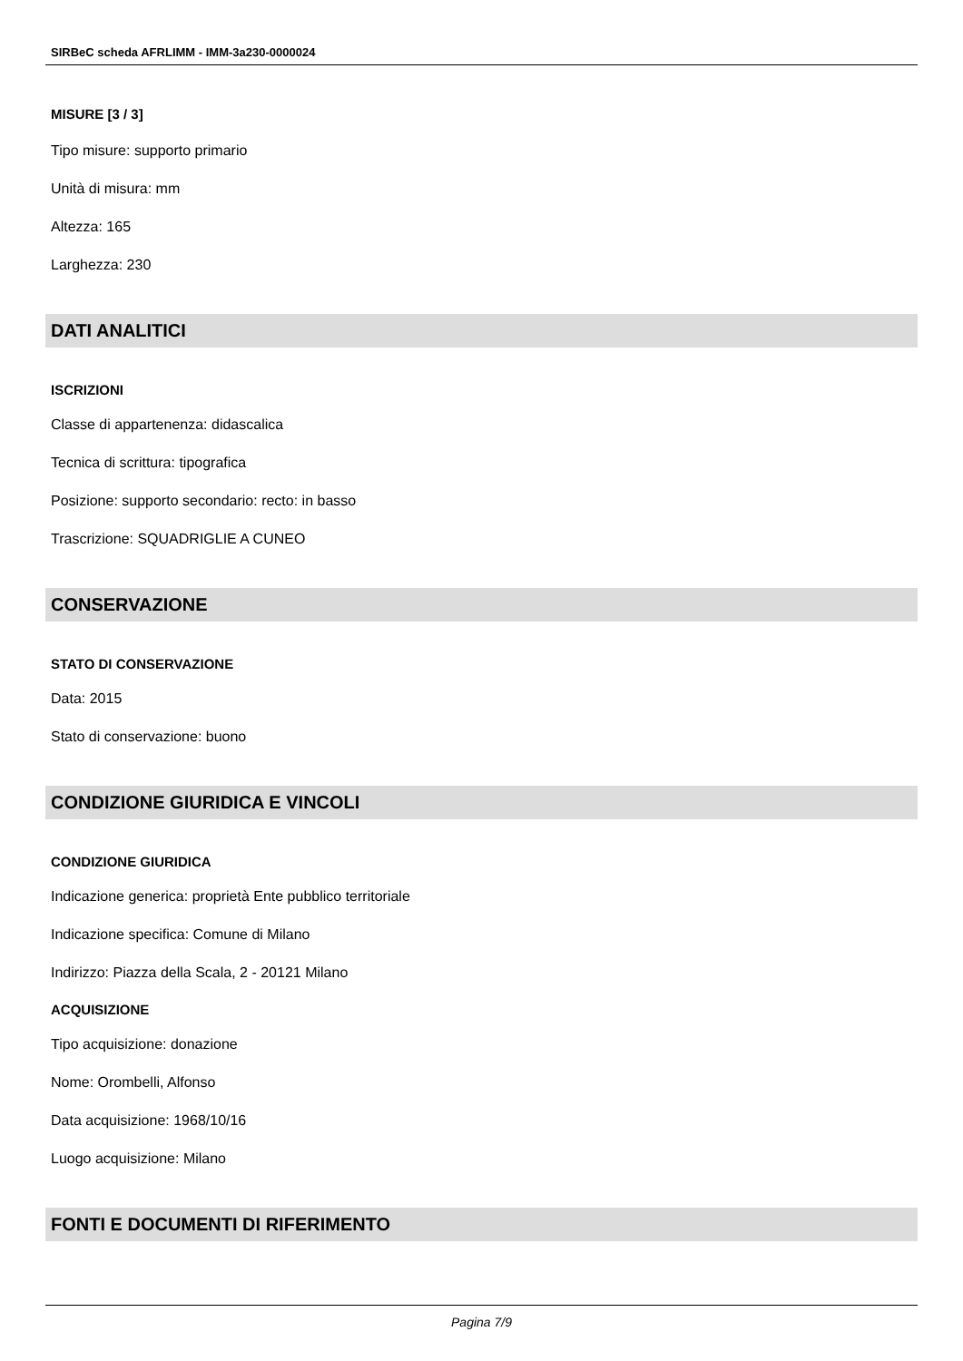SIRBeC scheda AFRLIMM - IMM-3a230-0000024
MISURE [3 / 3]
Tipo misure: supporto primario
Unità di misura: mm
Altezza: 165
Larghezza: 230
DATI ANALITICI
ISCRIZIONI
Classe di appartenenza: didascalica
Tecnica di scrittura: tipografica
Posizione: supporto secondario: recto: in basso
Trascrizione: SQUADRIGLIE A CUNEO
CONSERVAZIONE
STATO DI CONSERVAZIONE
Data: 2015
Stato di conservazione: buono
CONDIZIONE GIURIDICA E VINCOLI
CONDIZIONE GIURIDICA
Indicazione generica: proprietà Ente pubblico territoriale
Indicazione specifica: Comune di Milano
Indirizzo: Piazza della Scala, 2 - 20121 Milano
ACQUISIZIONE
Tipo acquisizione: donazione
Nome: Orombelli, Alfonso
Data acquisizione: 1968/10/16
Luogo acquisizione: Milano
FONTI E DOCUMENTI DI RIFERIMENTO
Pagina 7/9